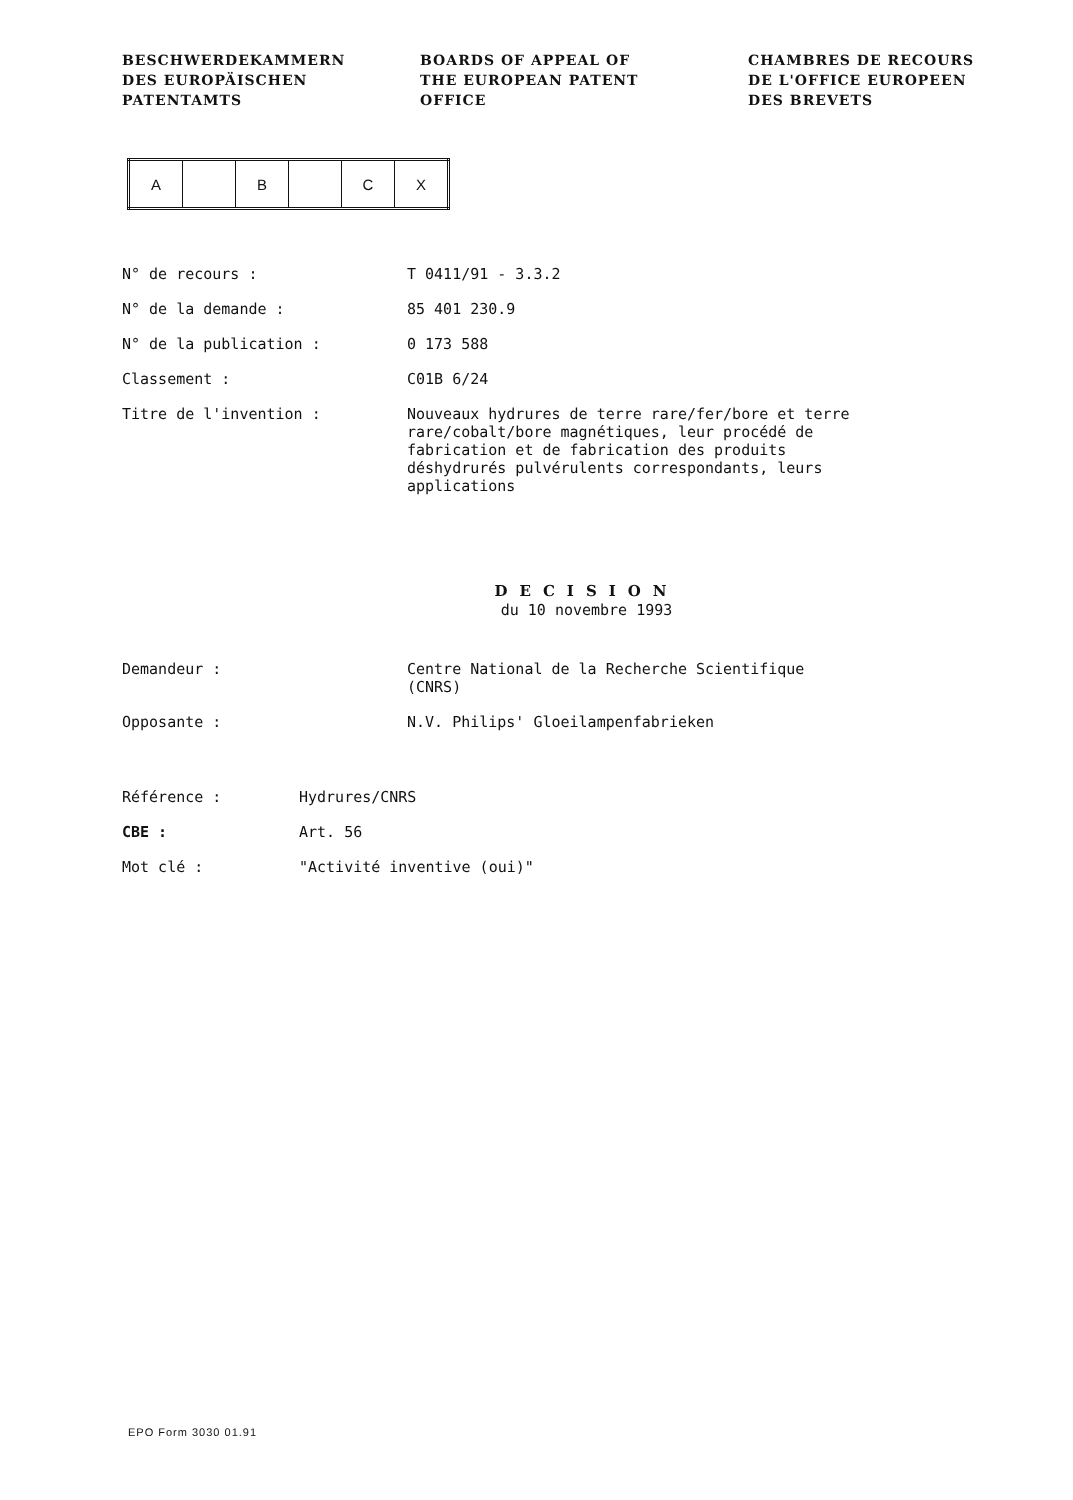BESCHWERDEKAMMERN
DES EUROPÄISCHEN
PATENTAMTS
BOARDS OF APPEAL OF
THE EUROPEAN PATENT
OFFICE
CHAMBRES DE RECOURS
DE L'OFFICE EUROPEEN
DES BREVETS
| A | | B | | C | X |
| N° de recours : | T 0411/91 - 3.3.2 |
| N° de la demande : | 85 401 230.9 |
| N° de la publication : | 0 173 588 |
| Classement : | C01B 6/24 |
| Titre de l'invention : | Nouveaux hydrures de terre rare/fer/bore et terre rare/cobalt/bore magnétiques, leur procédé de fabrication et de fabrication des produits déshydrurés pulvérulents correspondants, leurs applications |
DECISION
du 10 novembre 1993
| Demandeur : | Centre National de la Recherche Scientifique (CNRS) |
| Opposante : | N.V. Philips' Gloeilampenfabrieken |
| Référence : | Hydrures/CNRS |
| CBE : | Art. 56 |
| Mot clé : | "Activité inventive (oui)" |
EPO Form 3030 01.91